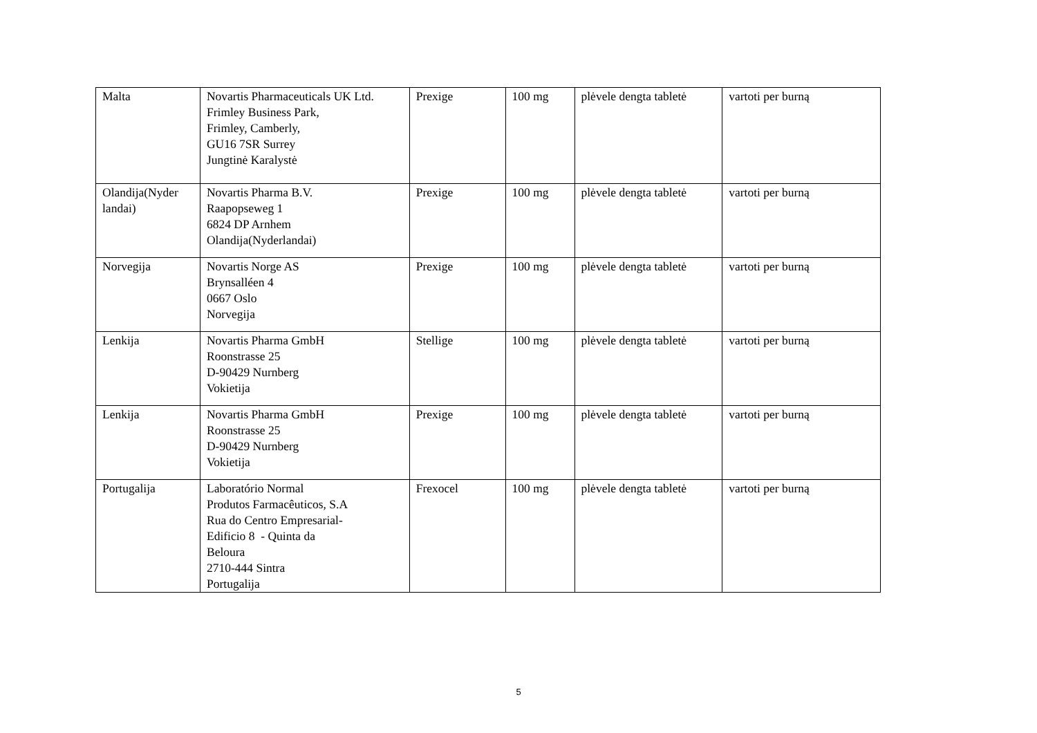| Malta | Novartis Pharmaceuticals UK Ltd. Frimley Business Park, Frimley, Camberly, GU16 7SR Surrey Jungtinė Karalystė | Prexige | 100 mg | plėvele dengta tabletė | vartoti per burną |
| Olandija(Nyder landai) | Novartis Pharma B.V. Raapopseweg 1 6824 DP Arnhem Olandija(Nyderlandai) | Prexige | 100 mg | plėvele dengta tabletė | vartoti per burną |
| Norvegija | Novartis Norge AS Brynsalléen 4 0667 Oslo Norvegija | Prexige | 100 mg | plėvele dengta tabletė | vartoti per burną |
| Lenkija | Novartis Pharma GmbH Roonstrasse 25 D-90429 Nurnberg Vokietija | Stellige | 100 mg | plėvele dengta tabletė | vartoti per burną |
| Lenkija | Novartis Pharma GmbH Roonstrasse 25 D-90429 Nurnberg Vokietija | Prexige | 100 mg | plėvele dengta tabletė | vartoti per burną |
| Portugalija | Laboratório Normal Produtos Farmacêuticos, S.A Rua do Centro Empresarial- Edificio 8 - Quinta da Beloura 2710-444 Sintra Portugalija | Frexocel | 100 mg | plėvele dengta tabletė | vartoti per burną |
5